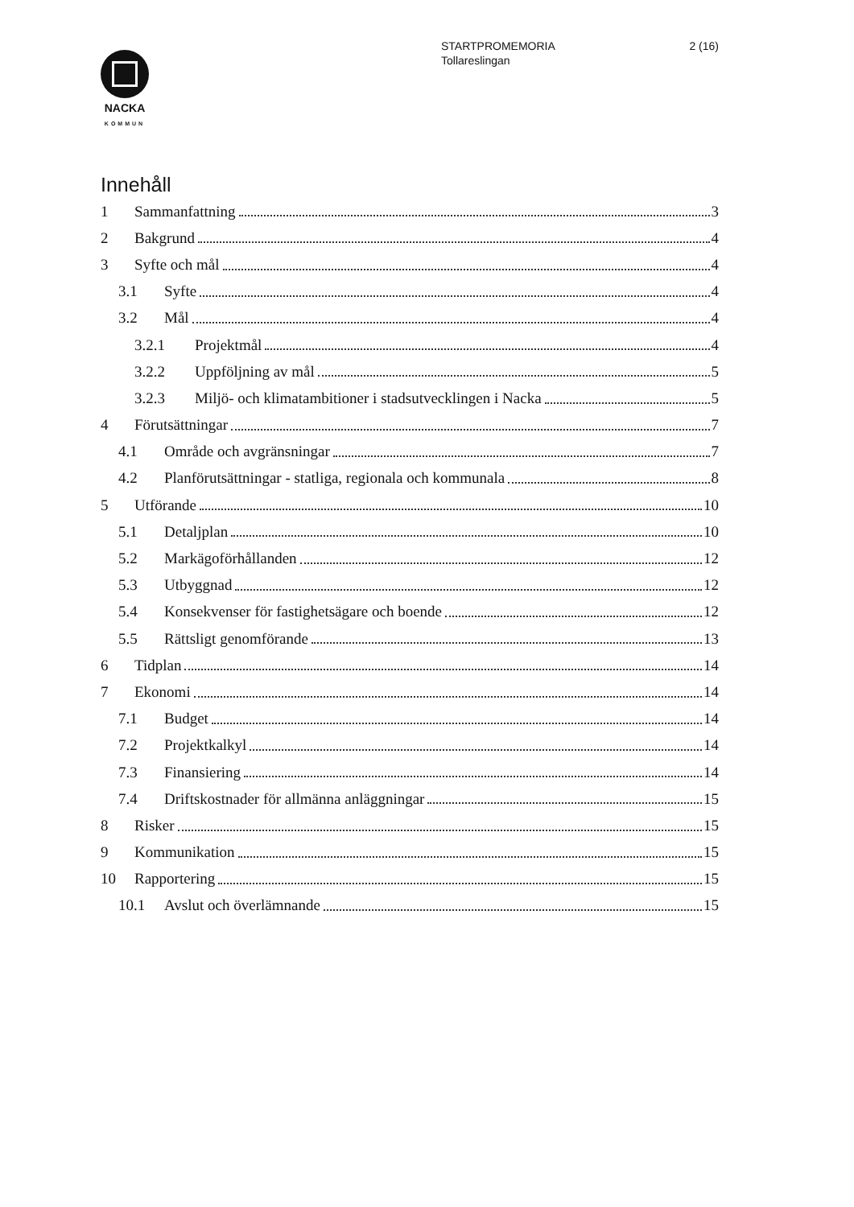2 (16) STARTPROMEMORIA
Tollareslingan
NACKA
KOMMUN
Innehåll
1 Sammanfattning 3
2 Bakgrund 4
3 Syfte och mål 4
3.1 Syfte 4
3.2 Mål 4
3.2.1 Projektmål 4
3.2.2 Uppföljning av mål 5
3.2.3 Miljö- och klimatambitioner i stadsutvecklingen i Nacka 5
4 Förutsättningar 7
4.1 Område och avgränsningar 7
4.2 Planförutsättningar - statliga, regionala och kommunala 8
5 Utförande 10
5.1 Detaljplan 10
5.2 Markägoförhållanden 12
5.3 Utbyggnad 12
5.4 Konsekvenser för fastighetsägare och boende 12
5.5 Rättsligt genomförande 13
6 Tidplan 14
7 Ekonomi 14
7.1 Budget 14
7.2 Projektkalkyl 14
7.3 Finansiering 14
7.4 Driftskostnader för allmänna anläggningar 15
8 Risker 15
9 Kommunikation 15
10 Rapportering 15
10.1 Avslut och överlämnande 15